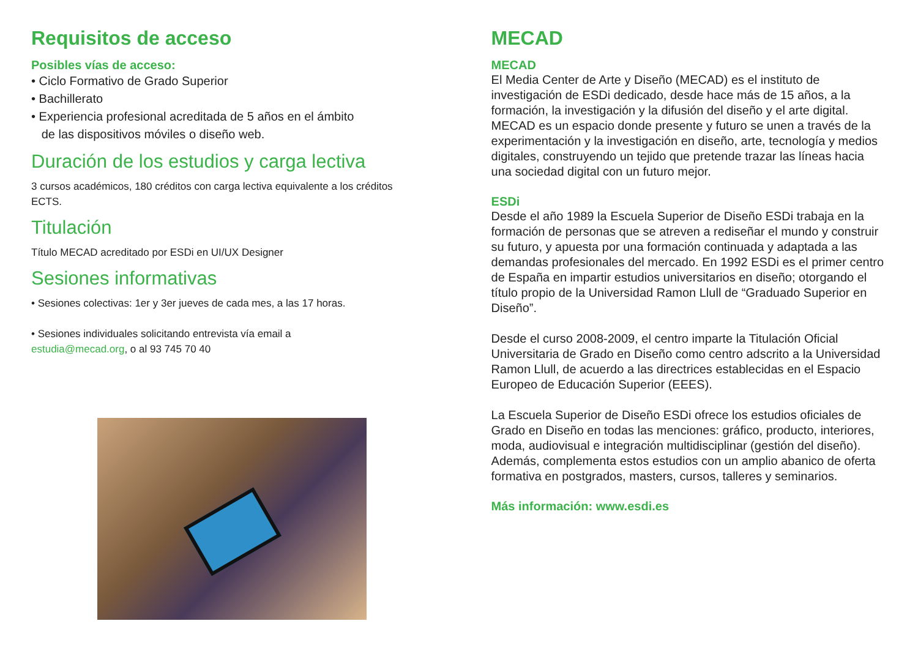Requisitos de acceso
Posibles vías de acceso:
• Ciclo Formativo de Grado Superior
• Bachillerato
• Experiencia profesional acreditada de 5 años en el ámbito
de las dispositivos móviles o diseño web.
Duración de los estudios y carga lectiva
3 cursos académicos, 180 créditos con carga lectiva equivalente a los créditos ECTS.
Titulación
Título MECAD acreditado por ESDi en UI/UX Designer
Sesiones informativas
• Sesiones colectivas: 1er y 3er jueves de cada mes, a las 17 horas.
• Sesiones individuales solicitando entrevista vía email a
estudia@mecad.org, o al 93 745 70 40
MECAD
MECAD
El Media Center de Arte y Diseño (MECAD) es el instituto de investigación de ESDi dedicado, desde hace más de 15 años, a la formación, la investigación y la difusión del diseño y el arte digital. MECAD es un espacio donde presente y futuro se unen a través de la experimentación y la investigación en diseño, arte, tecnología y medios digitales, construyendo un tejido que pretende trazar las líneas hacia una sociedad digital con un futuro mejor.
ESDi
Desde el año 1989 la Escuela Superior de Diseño ESDi trabaja en la formación de personas que se atreven a rediseñar el mundo y construir su futuro, y apuesta por una formación continuada y adaptada a las demandas profesionales del mercado. En 1992 ESDi es el primer centro de España en impartir estudios universitarios en diseño; otorgando el título propio de la Universidad Ramon Llull de “Graduado Superior en Diseño”.
Desde el curso 2008-2009, el centro imparte la Titulación Oficial Universitaria de Grado en Diseño como centro adscrito a la Universidad Ramon Llull, de acuerdo a las directrices establecidas en el Espacio Europeo de Educación Superior (EEES).
La Escuela Superior de Diseño ESDi ofrece los estudios oficiales de Grado en Diseño en todas las menciones: gráfico, producto, interiores, moda, audiovisual e integración multidisciplinar (gestión del diseño). Además, complementa estos estudios con un amplio abanico de oferta formativa en postgrados, masters, cursos, talleres y seminarios.
Más información: www.esdi.es